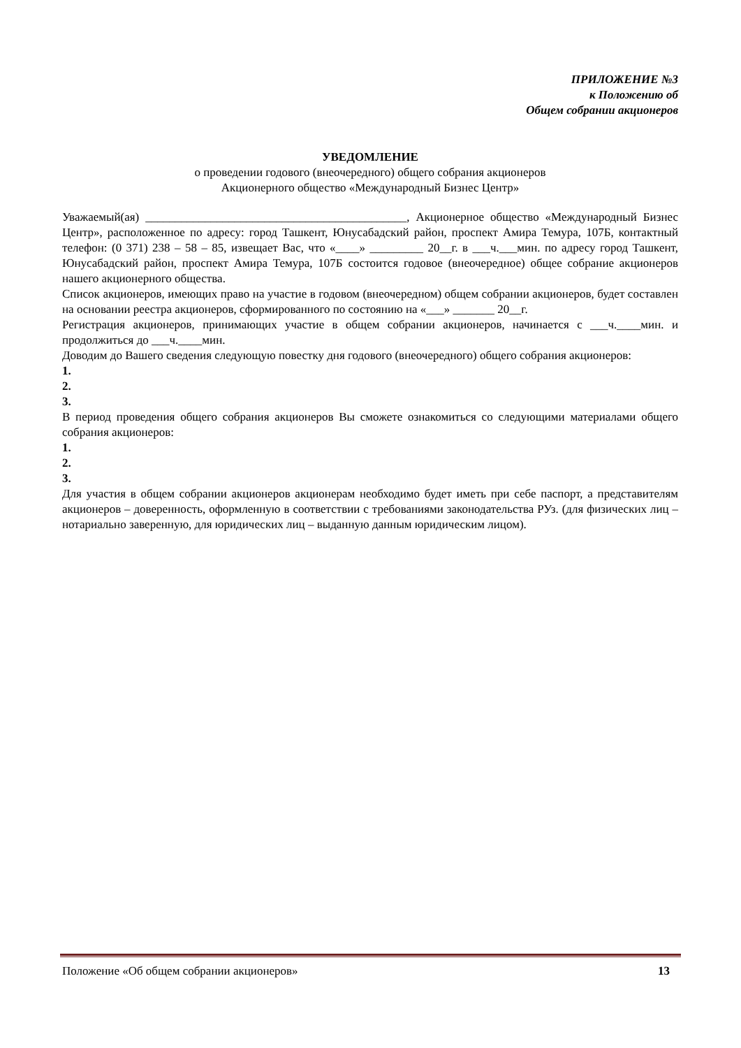ПРИЛОЖЕНИЕ №3
к Положению об
Общем собрании акционеров
УВЕДОМЛЕНИЕ
о проведении годового (внеочередного) общего собрания акционеров
Акционерного общество «Международный Бизнес Центр»
Уважаемый(ая) ____________________________________________, Акционерное общество «Международный Бизнес Центр», расположенное по адресу: город Ташкент, Юнусабадский район, проспект Амира Темура, 107Б, контактный телефон: (0 371) 238 – 58 – 85, извещает Вас, что «____» _________ 20__г. в ___ч.___мин. по адресу город Ташкент, Юнусабадский район, проспект Амира Темура, 107Б состоится годовое (внеочередное) общее собрание акционеров нашего акционерного общества.
Список акционеров, имеющих право на участие в годовом (внеочередном) общем собрании акционеров, будет составлен на основании реестра акционеров, сформированного по состоянию на «___» _______ 20__г.
Регистрация акционеров, принимающих участие в общем собрании акционеров, начинается с ___ч.____мин. и продолжиться до ___ч.____мин.
Доводим до Вашего сведения следующую повестку дня годового (внеочередного) общего собрания акционеров:
1.
2.
3.
В период проведения общего собрания акционеров Вы сможете ознакомиться со следующими материалами общего собрания акционеров:
1.
2.
3.
Для участия в общем собрании акционеров акционерам необходимо будет иметь при себе паспорт, а представителям акционеров – доверенность, оформленную в соответствии с требованиями законодательства РУз. (для физических лиц – нотариально заверенную, для юридических лиц – выданную данным юридическим лицом).
Положение «Об общем собрании акционеров» 13